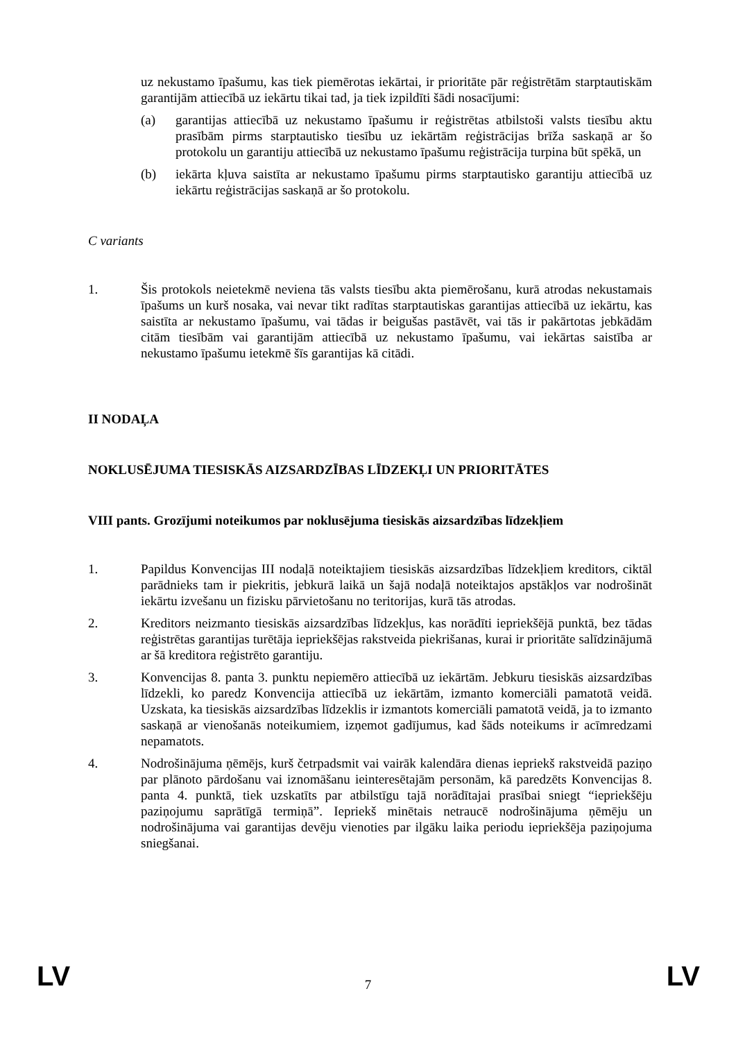uz nekustamo īpašumu, kas tiek piemērotas iekārtai, ir prioritāte pār reģistrētām starptautiskām garantijām attiecībā uz iekārtu tikai tad, ja tiek izpildīti šādi nosacījumi:
(a) garantijas attiecībā uz nekustamo īpašumu ir reģistrētas atbilstoši valsts tiesību aktu prasībām pirms starptautisko tiesību uz iekārtām reģistrācijas brīža saskaņā ar šo protokolu un garantiju attiecībā uz nekustamo īpašumu reģistrācija turpina būt spēkā, un
(b) iekārta kļuva saistīta ar nekustamo īpašumu pirms starptautisko garantiju attiecībā uz iekārtu reģistrācijas saskaņā ar šo protokolu.
C variants
1. Šis protokols neietekmē neviena tās valsts tiesību akta piemērošanu, kurā atrodas nekustamais īpašums un kurš nosaka, vai nevar tikt radītas starptautiskas garantijas attiecībā uz iekārtu, kas saistīta ar nekustamo īpašumu, vai tādas ir beigušas pastāvēt, vai tās ir pakārtotas jebkādām citām tiesībām vai garantijām attiecībā uz nekustamo īpašumu, vai iekārtas saistība ar nekustamo īpašumu ietekmē šīs garantijas kā citādi.
II NODAĻA
NOKLUSĒJUMA TIESISKĀS AIZSARDZĪBAS LĪDZEKĻI UN PRIORITĀTES
VIII pants. Grozījumi noteikumos par noklusējuma tiesiskās aizsardzības līdzekļiem
1. Papildus Konvencijas III nodaļā noteiktajiem tiesiskās aizsardzības līdzekļiem kreditors, ciktāl parādnieks tam ir piekritis, jebkurā laikā un šajā nodaļā noteiktajos apstākļos var nodrošināt iekārtu izvešanu un fizisku pārvietošanu no teritorijas, kurā tās atrodas.
2. Kreditors neizmanto tiesiskās aizsardzības līdzekļus, kas norādīti iepriekšējā punktā, bez tādas reģistrētas garantijas turētāja iepriekšējas rakstveida piekrišanas, kurai ir prioritāte salīdzinājumā ar šā kreditora reģistrēto garantiju.
3. Konvencijas 8. panta 3. punktu nepiemēro attiecībā uz iekārtām. Jebkuru tiesiskās aizsardzības līdzekli, ko paredz Konvencija attiecībā uz iekārtām, izmanto komerciāli pamatotā veidā. Uzskata, ka tiesiskās aizsardzības līdzeklis ir izmantots komerciāli pamatotā veidā, ja to izmanto saskaņā ar vienošanās noteikumiem, izņemot gadījumus, kad šāds noteikums ir acīmredzami nepamatots.
4. Nodrošinājuma ņēmējs, kurš četrpadsmit vai vairāk kalendāra dienas iepriekš rakstveidā paziņo par plānoto pārdošanu vai iznomāšanu ieinteresētajām personām, kā paredzēts Konvencijas 8. panta 4. punktā, tiek uzskatīts par atbilstīgu tajā norādītajai prasībai sniegt “iepriekšēju paziņojumu saprātīgā termiņā”. Iepriekš minētais netraucē nodrošinājuma ņēmēju un nodrošinājuma vai garantijas devēju vienoties par ilgāku laika periodu iepriekšēja paziņojuma sniegšanai.
LV
7
LV